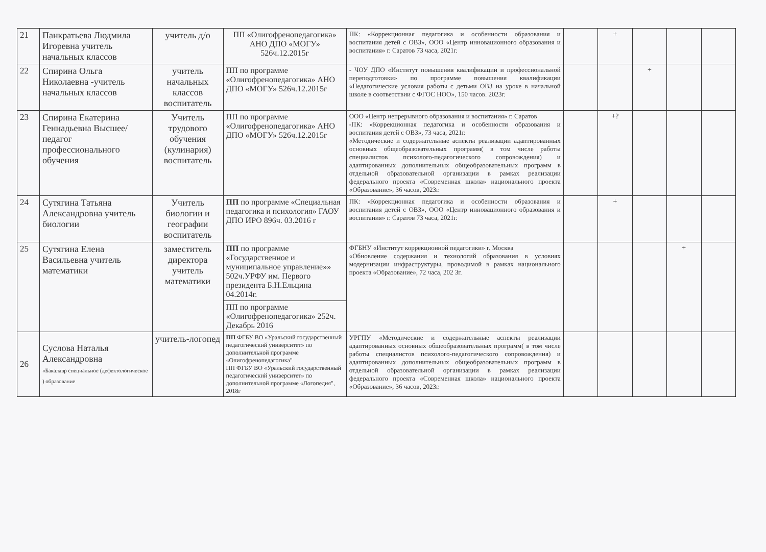| 21 | Панкратьева Людмила Игоревна учитель начальных классов | учитель д/о | ПП «Олигофренопедагогика» АНО ДПО «МОГУ» 526ч.12.2015г | ПК: «Коррекционная педагогика и особенности образования и воспитания детей с ОВЗ», ООО «Центр инновационного образования и воспитания» г. Саратов 73 часа, 2021г. | | + | | | |
| 22 | Спирина Ольга Николаевна -учитель начальных классов | учитель начальных классов воспитатель | ПП по программе «Олигофренопедагогика» АНО ДПО «МОГУ» 526ч.12.2015г | - ЧОУ ДПО «Институт повышения квалификации и профессиональной переподготовки» по программе повышения квалификации «Педагогические условия работы с детьми ОВЗ на уроке в начальной школе в соответствии с ФГОС НОО», 150 часов. 2023г. | | | + | | |
| 23 | Спирина Екатерина Геннадьевна Высшее/педагог профессионального обучения | Учитель трудового обучения (кулинария) воспитатель | ПП по программе «Олигофренопедагогика» АНО ДПО «МОГУ» 526ч.12.2015г | ООО «Центр непрерывного образования и воспитания» г. Саратов -ПК: «Коррекционная педагогика и особенности образования и воспитания детей с ОВЗ», 73 часа, 2021г. «Методические и содержательные аспекты реализации адаптированных основных общеобразовательных программ( в том числе работы специалистов психолого-педагогического сопровождения) и адаптированных дополнительных общеобразовательных программ в отдельной образовательной организации в рамках реализации федерального проекта «Современная школа» национального проекта «Образование», 36 часов, 2023г. | | +? | | | |
| 24 | Сутягина Татьяна Александровна учитель биологии | Учитель биологии и географии воспитатель | ПП по программе «Специальная педагогика и психология» ГАОУ ДПО ИРО 896ч. 03.2016 г | ПК: «Коррекционная педагогика и особенности образования и воспитания детей с ОВЗ», ООО «Центр инновационного образования и воспитания» г. Саратов 73 часа, 2021г. | | + | | | |
| 25 | Сутягина Елена Васильевна учитель математики | заместитель директора учитель математики | ПП по программе «Государственное и муниципальное управление»» 502ч.УРФУ им. Первого президента Б.Н.Ельцина 04.2014г. | ФГБНУ «Институт коррекционной педагогики» г. Москва «Обновление содержания и технологий образования в условиях модернизации инфраструктуры, проводимой в рамках национального проекта «Образование», 72 часа, 202 3г. | | | | + | |
| | | | ПП по программе «Олигофренопедагогика» 252ч. Декабрь 2016 | | | | | | |
| 26 | Суслова Наталья Александровна «Бакалавр специальное (дефектологическое ) образование | учитель-логопед | ПП ФГБУ ВО «Уральский государственный педагогический университет» по дополнительной программе «Олигофренопедагогика" ПП ФГБУ ВО «Уральский государственный педагогический университет» по дополнительной программе «Логопедия", 2018г | УРГПУ «Методические и содержательные аспекты реализации адаптированных основных общеобразовательных программ( в том числе работы специалистов психолого-педагогического сопровождения) и адаптированных дополнительных общеобразовательных программ в отдельной образовательной организации в рамках реализации федерального проекта «Современная школа» национального проекта «Образование», 36 часов, 2023г. | | | | | |